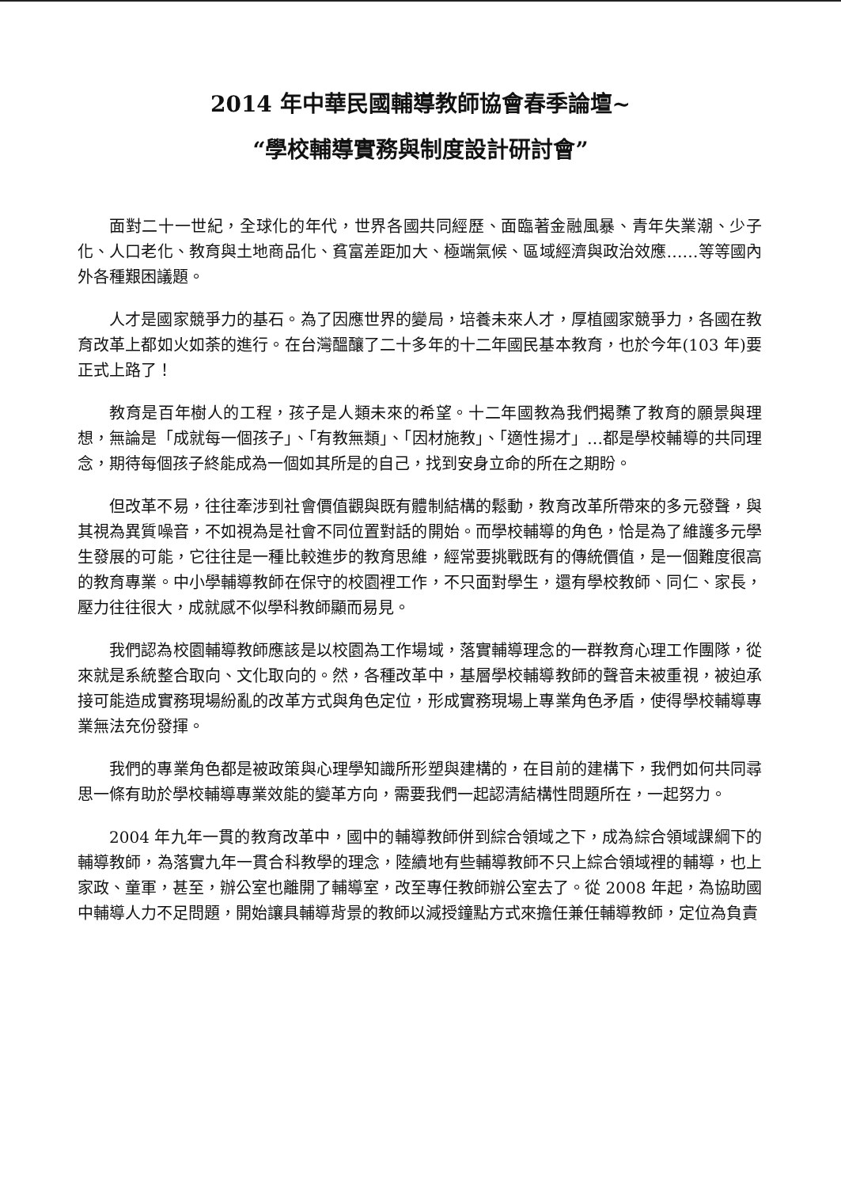2014 年中華民國輔導教師協會春季論壇~
“學校輔導實務與制度設計研討會”
面對二十一世紀，全球化的年代，世界各國共同經歷、面臨著金融風暴、青年失業潮、少子化、人口老化、教育與土地商品化、貧富差距加大、極端氣候、區域經濟與政治效應……等等國內外各種艱困議題。
人才是國家競爭力的基石。為了因應世界的變局，培養未來人才，厚植國家競爭力，各國在教育改革上都如火如荼的進行。在台灣醞釀了二十多年的十二年國民基本教育，也於今年(103 年)要正式上路了！
教育是百年樹人的工程，孩子是人類未來的希望。十二年國教為我們揭櫫了教育的願景與理想，無論是「成就每一個孩子」、「有教無類」、「因材施教」、「適性揚才」…都是學校輔導的共同理念，期待每個孩子終能成為一個如其所是的自己，找到安身立命的所在之期盼。
但改革不易，往往牽涉到社會價值觀與既有體制結構的鬆動，教育改革所帶來的多元發聲，與其視為異質噪音，不如視為是社會不同位置對話的開始。而學校輔導的角色，恰是為了維護多元學生發展的可能，它往往是一種比較進步的教育思維，經常要挑戰既有的傳統價值，是一個難度很高的教育專業。中小學輔導教師在保守的校園裡工作，不只面對學生，還有學校教師、同仁、家長，壓力往往很大，成就感不似學科教師顯而易見。
我們認為校園輔導教師應該是以校園為工作場域，落實輔導理念的一群教育心理工作團隊，從來就是系統整合取向、文化取向的。然，各種改革中，基層學校輔導教師的聲音未被重視，被迫承接可能造成實務現場紛亂的改革方式與角色定位，形成實務現場上專業角色矛盾，使得學校輔導專業無法充份發揮。
我們的專業角色都是被政策與心理學知識所形塑與建構的，在目前的建構下，我們如何共同尋思一條有助於學校輔導專業效能的變革方向，需要我們一起認清結構性問題所在，一起努力。
2004 年九年一貫的教育改革中，國中的輔導教師併到綜合領域之下，成為綜合領域課綱下的輔導教師，為落實九年一貫合科教學的理念，陸續地有些輔導教師不只上綜合領域裡的輔導，也上家政、童軍，甚至，辦公室也離開了輔導室，改至專任教師辦公室去了。從 2008 年起，為協助國中輔導人力不足問題，開始讓具輔導背景的教師以減授鐘點方式來擔任兼任輔導教師，定位為負責